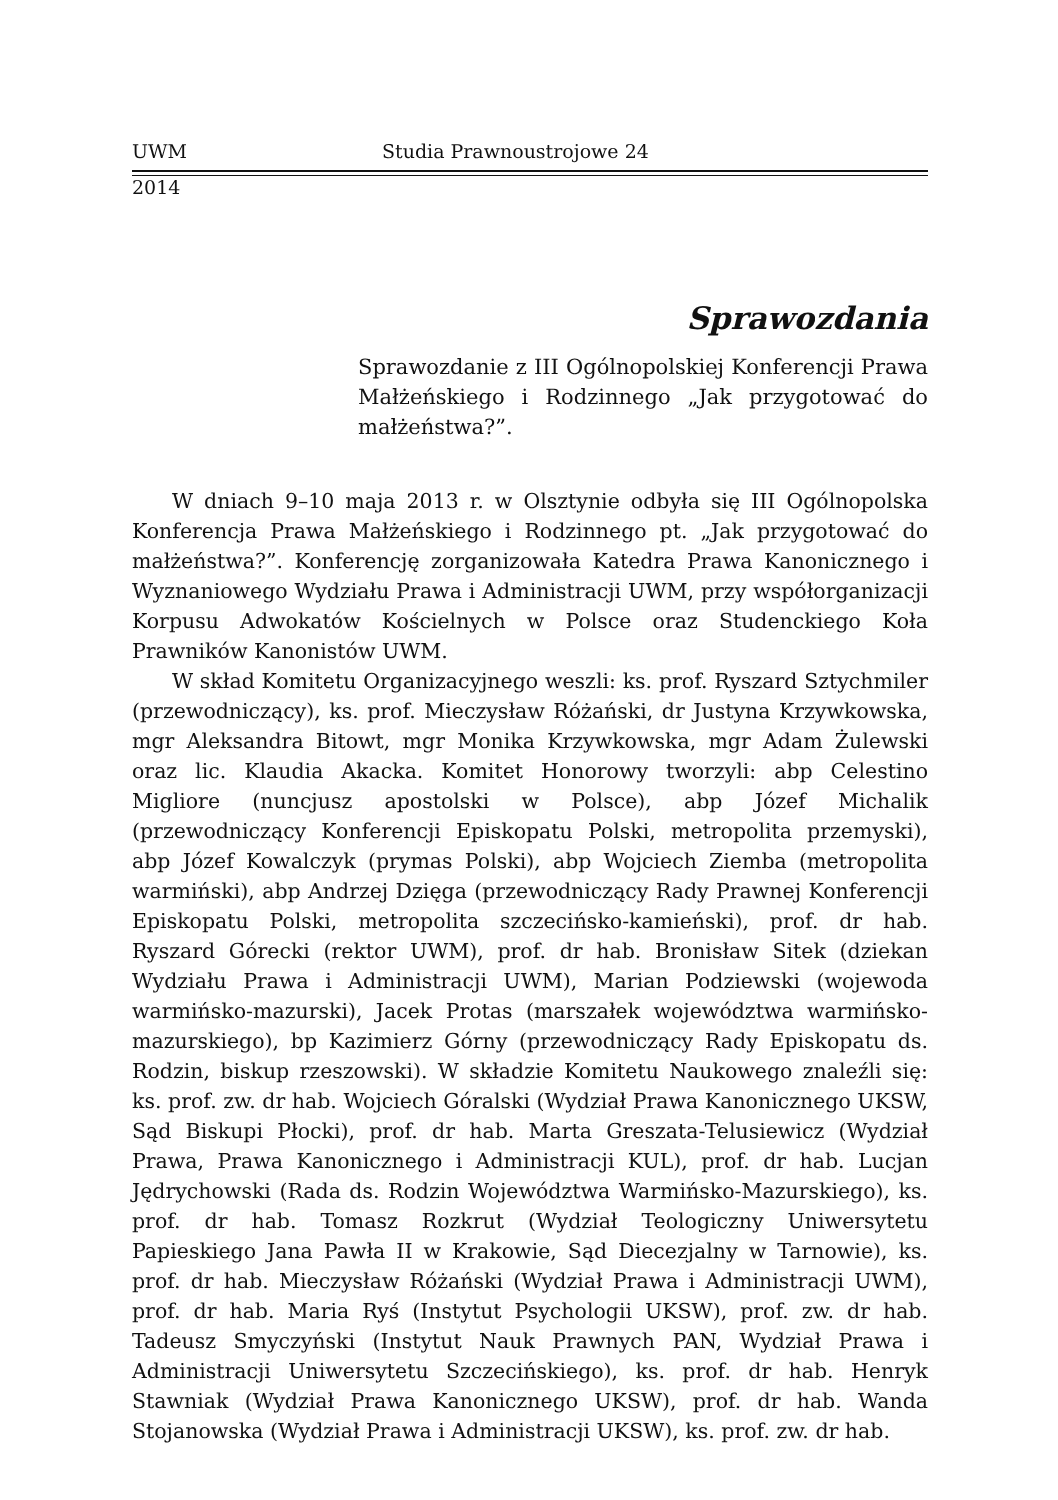UWM Studia Prawnoustrojowe 24
2014
Sprawozdania
Sprawozdanie z III Ogólnopolskiej Konferencji Prawa Małżeńskiego i Rodzinnego „Jak przygotować do małżeństwa?”.
W dniach 9–10 maja 2013 r. w Olsztynie odbyła się III Ogólnopolska Konferencja Prawa Małżeńskiego i Rodzinnego pt. „Jak przygotować do małżeństwa?”. Konferencję zorganizowała Katedra Prawa Kanonicznego i Wyznaniowego Wydziału Prawa i Administracji UWM, przy współorganizacji Korpusu Adwokatów Kościelnych w Polsce oraz Studenckiego Koła Prawników Kanonistów UWM.
W skład Komitetu Organizacyjnego weszli: ks. prof. Ryszard Sztychmiler (przewodniczący), ks. prof. Mieczysław Różański, dr Justyna Krzywkowska, mgr Aleksandra Bitowt, mgr Monika Krzywkowska, mgr Adam Żulewski oraz lic. Klaudia Akacka. Komitet Honorowy tworzyli: abp Celestino Migliore (nuncjusz apostolski w Polsce), abp Józef Michalik (przewodniczący Konferencji Episkopatu Polski, metropolita przemyski), abp Józef Kowalczyk (prymas Polski), abp Wojciech Ziemba (metropolita warmiński), abp Andrzej Dzięga (przewodniczący Rady Prawnej Konferencji Episkopatu Polski, metropolita szczecińsko-kamieński), prof. dr hab. Ryszard Górecki (rektor UWM), prof. dr hab. Bronisław Sitek (dziekan Wydziału Prawa i Administracji UWM), Marian Podziewski (wojewoda warmińsko-mazurski), Jacek Protas (marszałek województwa warmińsko-mazurskiego), bp Kazimierz Górny (przewodniczący Rady Episkopatu ds. Rodzin, biskup rzeszowski). W składzie Komitetu Naukowego znaleźli się: ks. prof. zw. dr hab. Wojciech Góralski (Wydział Prawa Kanonicznego UKSW, Sąd Biskupi Płocki), prof. dr hab. Marta Greszata-Telusiewicz (Wydział Prawa, Prawa Kanonicznego i Administracji KUL), prof. dr hab. Lucjan Jędrychowski (Rada ds. Rodzin Województwa Warmińsko-Mazurskiego), ks. prof. dr hab. Tomasz Rozkrut (Wydział Teologiczny Uniwersytetu Papieskiego Jana Pawła II w Krakowie, Sąd Diecezjalny w Tarnowie), ks. prof. dr hab. Mieczysław Różański (Wydział Prawa i Administracji UWM), prof. dr hab. Maria Ryś (Instytut Psychologii UKSW), prof. zw. dr hab. Tadeusz Smyczyński (Instytut Nauk Prawnych PAN, Wydział Prawa i Administracji Uniwersytetu Szczecińskiego), ks. prof. dr hab. Henryk Stawniak (Wydział Prawa Kanonicznego UKSW), prof. dr hab. Wanda Stojanowska (Wydział Prawa i Administracji UKSW), ks. prof. zw. dr hab.